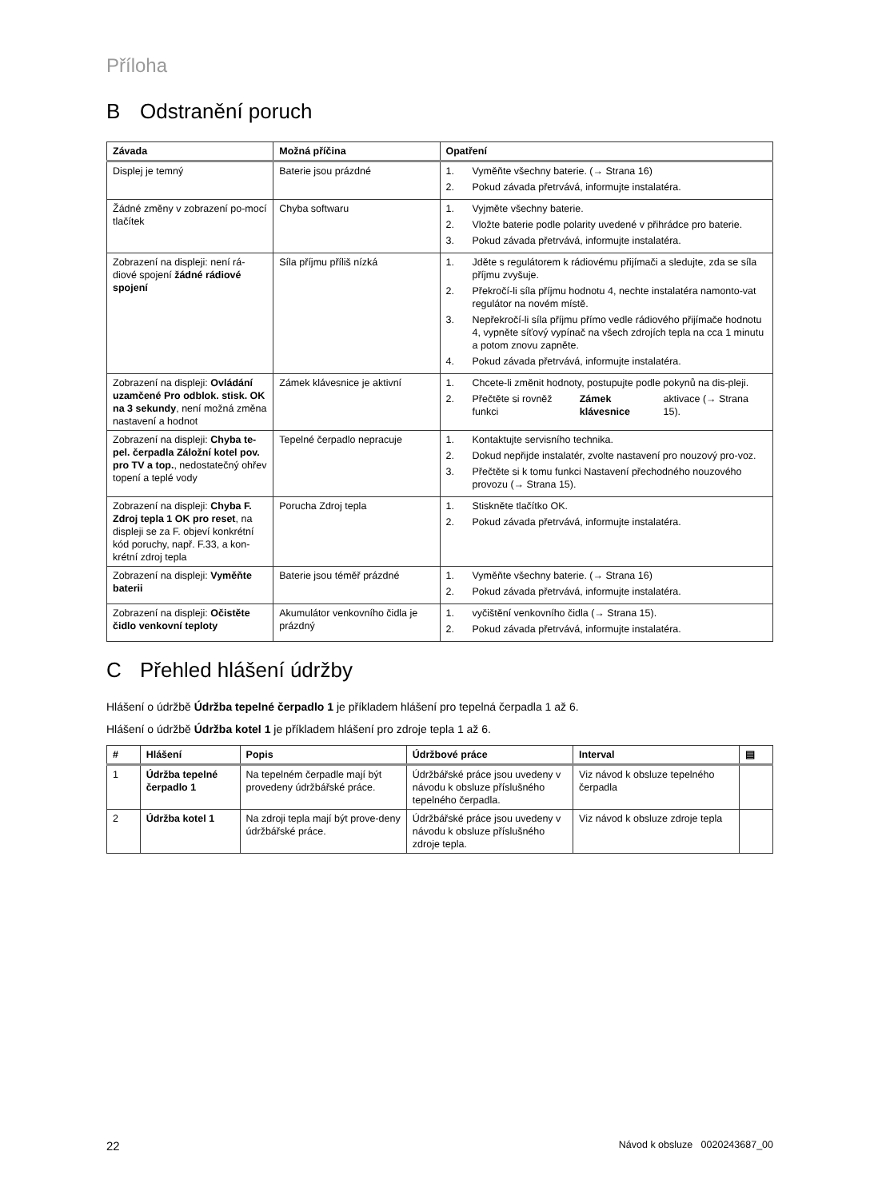Příloha
B Odstranění poruch
| Závada | Možná příčina | Opatření |
| --- | --- | --- |
| Displej je temný | Baterie jsou prázdné | 1. Vyměňte všechny baterie. (→ Strana 16) 2. Pokud závada přetrvává, informujte instalatéra. |
| Žádné změny v zobrazení po-mocí tlačítek | Chyba softwaru | 1. Vyjměte všechny baterie. 2. Vložte baterie podle polarity uvedené v přihrádce pro baterie. 3. Pokud závada přetrvává, informujte instalatéra. |
| Zobrazení na displeji: není rá-diové spojení žádné rádiové spojení | Síla příjmu příliš nízká | 1. Jděte s regulátorem k rádiovému přijímači a sledujte, zda se síla příjmu zvyšuje. 2. Překročí-li síla příjmu hodnotu 4, nechte instalatéra namonto-vat regulátor na novém místě. 3. Nepřekročí-li síla příjmu přímo vedle rádiového přijímače hodnotu 4, vypněte síťový vypínač na všech zdrojích tepla na cca 1 minutu a potom znovu zapněte. 4. Pokud závada přetrvává, informujte instalatéra. |
| Zobrazení na displeji: Ovládání uzamčené Pro odblok. stisk. OK na 3 sekundy , není možná změna nastavení a hodnot | Zámek klávesnice je aktivní | 1. Chcete-li změnit hodnoty, postupujte podle pokynů na dis-pleji. 2. Přečtěte si rovněž funkci Zámek klávesnice aktivace (→ Strana 15). |
| Zobrazení na displeji: Chyba te-pel. čerpadla Záložní kotel pov. pro TV a top. , nedostatečný ohřev topení a teplé vody | Tepelné čerpadlo nepracuje | 1. Kontaktujte servisního technika. 2. Dokud nepřijde instalatér, zvolte nastavení pro nouzový pro-voz. 3. Přečtěte si k tomu funkci Nastavení přechodného nouzového provozu (→ Strana 15). |
| Zobrazení na displeji: Chyba F. Zdroj tepla 1 OK pro reset , na displeji se za F. objeví konkrétní kód poruchy, např. F.33, a kon-krétní zdroj tepla | Porucha Zdroj tepla | 1. Stiskněte tlačítko OK. 2. Pokud závada přetrvává, informujte instalatéra. |
| Zobrazení na displeji: Vyměňte baterii | Baterie jsou téměř prázdné | 1. Vyměňte všechny baterie. (→ Strana 16) 2. Pokud závada přetrvává, informujte instalatéra. |
| Zobrazení na displeji: Očistěte čidlo venkovní teploty | Akumulátor venkovního čidla je prázdný | 1. vyčištění venkovního čidla (→ Strana 15). 2. Pokud závada přetrvává, informujte instalatéra. |
C Přehled hlášení údržby
Hlášení o údržbě Údržba tepelné čerpadlo 1 je příkladem hlášení pro tepelná čerpadla 1 až 6.
Hlášení o údržbě Údržba kotel 1 je příkladem hlášení pro zdroje tepla 1 až 6.
| # | Hlášení | Popis | Údržbové práce | Interval | ▤ |
| --- | --- | --- | --- | --- | --- |
| 1 | Údržba tepelné čerpadlo 1 | Na tepelném čerpadle mají být provedeny údržbářské práce. | Údržbářské práce jsou uvedeny v návodu k obsluze příslušného tepelného čerpadla. | Viz návod k obsluze tepelného čerpadla | |
| 2 | Údržba kotel 1 | Na zdroji tepla mají být prove-deny údržbářské práce. | Údržbářské práce jsou uvedeny v návodu k obsluze příslušného zdroje tepla. | Viz návod k obsluze zdroje tepla | |
22 Návod k obsluze 0020243687_00